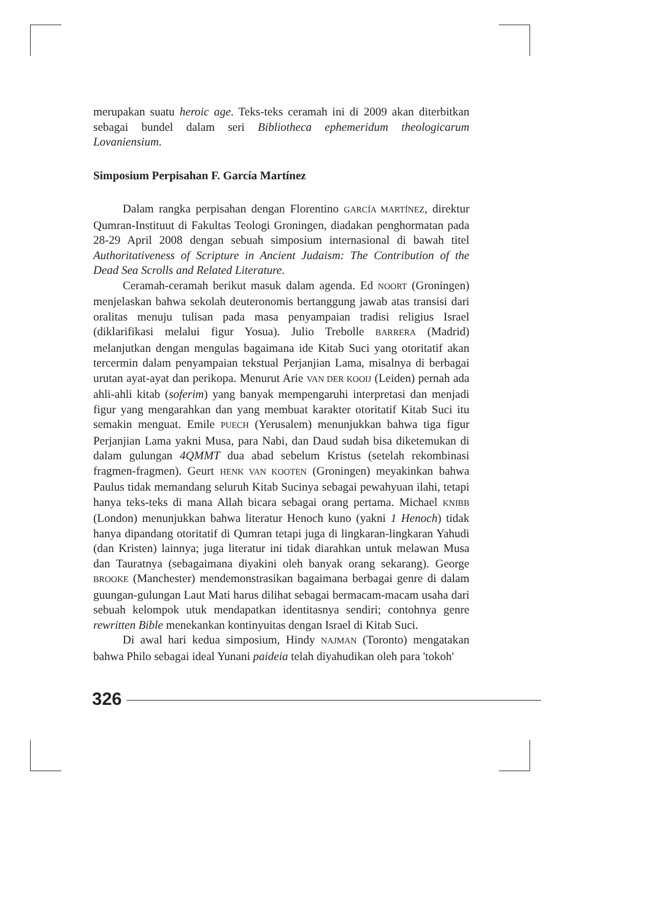merupakan suatu heroic age. Teks-teks ceramah ini di 2009 akan diterbitkan sebagai bundel dalam seri Bibliotheca ephemeridum theologicarum Lovaniensium.
Simposium Perpisahan F. García Martínez
Dalam rangka perpisahan dengan Florentino GARCÍA MARTÍNEZ, direktur Qumran-Instituut di Fakultas Teologi Groningen, diadakan penghormatan pada 28-29 April 2008 dengan sebuah simposium internasional di bawah titel Authoritativeness of Scripture in Ancient Judaism: The Contribution of the Dead Sea Scrolls and Related Literature.
Ceramah-ceramah berikut masuk dalam agenda. Ed NOORT (Groningen) menjelaskan bahwa sekolah deuteronomis bertanggung jawab atas transisi dari oralitas menuju tulisan pada masa penyampaian tradisi religius Israel (diklarifikasi melalui figur Yosua). Julio Trebolle BARRERA (Madrid) melanjutkan dengan mengulas bagaimana ide Kitab Suci yang otoritatif akan tercermin dalam penyampaian tekstual Perjanjian Lama, misalnya di berbagai urutan ayat-ayat dan perikopa. Menurut Arie VAN DER KOOIJ (Leiden) pernah ada ahli-ahli kitab (soferim) yang banyak mempengaruhi interpretasi dan menjadi figur yang mengarahkan dan yang membuat karakter otoritatif Kitab Suci itu semakin menguat. Emile PUECH (Yerusalem) menunjukkan bahwa tiga figur Perjanjian Lama yakni Musa, para Nabi, dan Daud sudah bisa diketemukan di dalam gulungan 4QMMT dua abad sebelum Kristus (setelah rekombinasi fragmen-fragmen). Geurt HENK VAN KOOTEN (Groningen) meyakinkan bahwa Paulus tidak memandang seluruh Kitab Sucinya sebagai pewahyuan ilahi, tetapi hanya teks-teks di mana Allah bicara sebagai orang pertama. Michael KNIBB (London) menunjukkan bahwa literatur Henoch kuno (yakni 1 Henoch) tidak hanya dipandang otoritatif di Qumran tetapi juga di lingkaran-lingkaran Yahudi (dan Kristen) lainnya; juga literatur ini tidak diarahkan untuk melawan Musa dan Tauratnya (sebagaimana diyakini oleh banyak orang sekarang). George BROOKE (Manchester) mendemonstrasikan bagaimana berbagai genre di dalam guungan-gulungan Laut Mati harus dilihat sebagai bermacam-macam usaha dari sebuah kelompok utuk mendapatkan identitasnya sendiri; contohnya genre rewritten Bible menekankan kontinyuitas dengan Israel di Kitab Suci.
Di awal hari kedua simposium, Hindy NAJMAN (Toronto) mengatakan bahwa Philo sebagai ideal Yunani paideia telah diyahudikan oleh para 'tokoh'
326